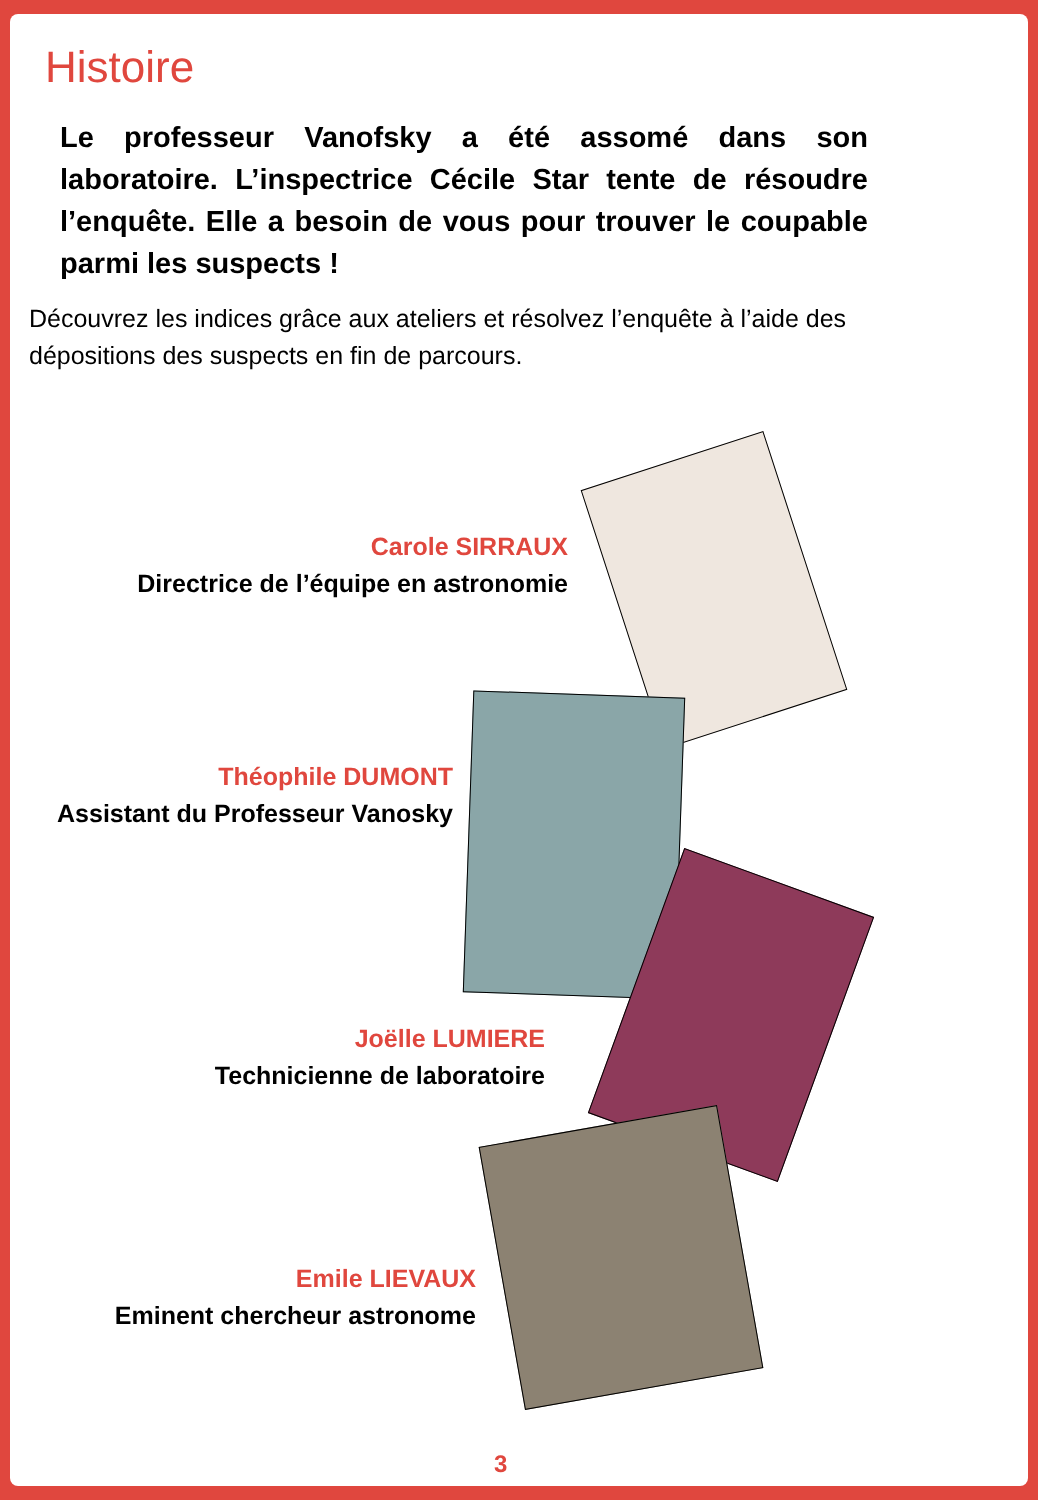Histoire
Le professeur Vanofsky a été assomé dans son laboratoire. L’inspectrice Cécile Star tente de résoudre l’enquête. Elle a besoin de vous pour trouver le coupable parmi les suspects !
Découvrez les indices grâce aux ateliers et résolvez l’enquête à l’aide des dépositions des suspects en fin de parcours.
Carole SIRRAUX
Directrice de l’équipe en astronomie
Théophile DUMONT
Assistant du Professeur Vanosky
Joëlle LUMIERE
Technicienne de laboratoire
Emile LIEVAUX
Eminent chercheur astronome
3